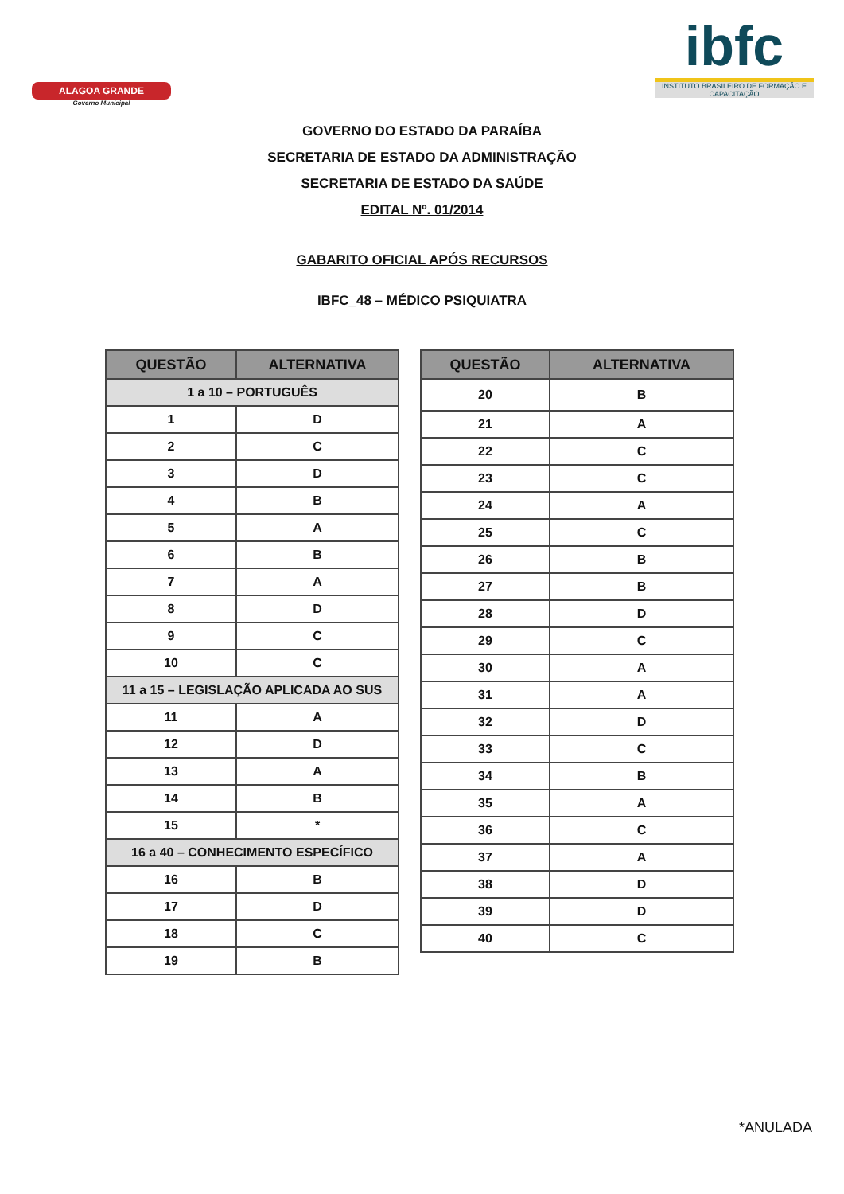ALAGOA GRANDE
Governo Municipal
ibfc
INSTITUTO BRASILEIRO DE FORMAÇÃO E CAPACITAÇÃO
GOVERNO DO ESTADO DA PARAÍBA
SECRETARIA DE ESTADO DA ADMINISTRAÇÃO
SECRETARIA DE ESTADO DA SAÚDE
EDITAL Nº. 01/2014
GABARITO OFICIAL APÓS RECURSOS
IBFC_48 – MÉDICO PSIQUIATRA
| QUESTÃO | ALTERNATIVA |
| --- | --- |
| 1 a 10 – PORTUGUÊS | |
| 1 | D |
| 2 | C |
| 3 | D |
| 4 | B |
| 5 | A |
| 6 | B |
| 7 | A |
| 8 | D |
| 9 | C |
| 10 | C |
| 11 a 15 – LEGISLAÇÃO APLICADA AO SUS | |
| 11 | A |
| 12 | D |
| 13 | A |
| 14 | B |
| 15 | * |
| 16 a 40 – CONHECIMENTO ESPECÍFICO | |
| 16 | B |
| 17 | D |
| 18 | C |
| 19 | B |
| QUESTÃO | ALTERNATIVA |
| --- | --- |
| 20 | B |
| 21 | A |
| 22 | C |
| 23 | C |
| 24 | A |
| 25 | C |
| 26 | B |
| 27 | B |
| 28 | D |
| 29 | C |
| 30 | A |
| 31 | A |
| 32 | D |
| 33 | C |
| 34 | B |
| 35 | A |
| 36 | C |
| 37 | A |
| 38 | D |
| 39 | D |
| 40 | C |
*ANULADA